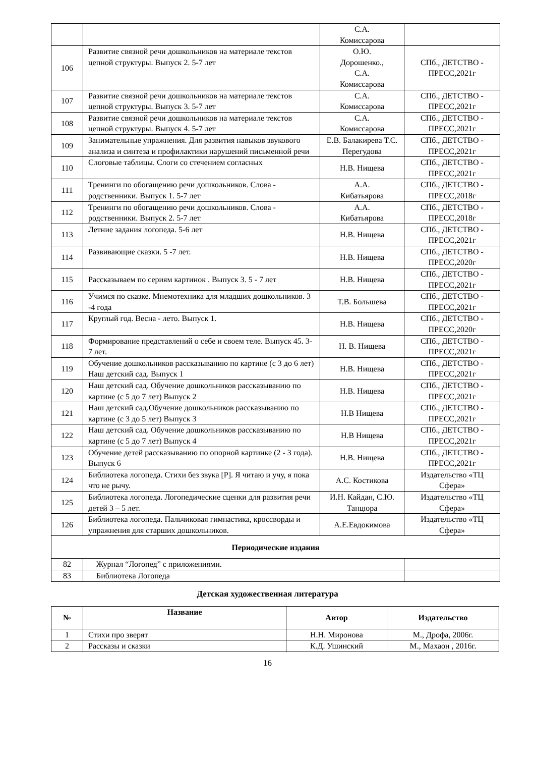| | | С.А. Комиссарова | |
| 106 | Развитие связной речи дошкольников на материале текстов цепной структуры. Выпуск 2. 5-7 лет | О.Ю. Дорошенко., С.А. Комиссарова | СПб., ДЕТСТВО - ПРЕСС,2021г |
| 107 | Развитие связной речи дошкольников на материале текстов цепной структуры. Выпуск 3. 5-7 лет | С.А. Комиссарова | СПб., ДЕТСТВО - ПРЕСС,2021г |
| 108 | Развитие связной речи дошкольников на материале текстов цепной структуры. Выпуск 4. 5-7 лет | С.А. Комиссарова | СПб., ДЕТСТВО - ПРЕСС,2021г |
| 109 | Занимательные упражнения. Для развития навыков звукового анализа и синтеза и профилактики нарушений письменной речи | Е.В. Балакирева Т.С. Перегудова | СПб., ДЕТСТВО - ПРЕСС,2021г |
| 110 | Слоговые таблицы. Слоги со стечением согласных | Н.В. Нищева | СПб., ДЕТСТВО - ПРЕСС,2021г |
| 111 | Тренинги по обогащению речи дошкольников. Слова - родственники. Выпуск 1. 5-7 лет | А.А. Кибатьярова | СПб., ДЕТСТВО - ПРЕСС,2018г |
| 112 | Тренинги по обогащению речи дошкольников. Слова - родственники. Выпуск 2. 5-7 лет | А.А. Кибатьярова | СПб., ДЕТСТВО - ПРЕСС,2018г |
| 113 | Летние задания логопеда. 5-6 лет | Н.В. Нищева | СПб., ДЕТСТВО - ПРЕСС,2021г |
| 114 | Развивающие сказки. 5 -7 лет. | Н.В. Нищева | СПб., ДЕТСТВО - ПРЕСС,2020г |
| 115 | Рассказываем по сериям картинок . Выпуск 3. 5 - 7 лет | Н.В. Нищева | СПб., ДЕТСТВО - ПРЕСС,2021г |
| 116 | Учимся по сказке. Мнемотехника для младших дошкольников. 3 -4 года | Т.В. Большева | СПб., ДЕТСТВО - ПРЕСС,2021г |
| 117 | Круглый год. Весна - лето. Выпуск 1. | Н.В. Нищева | СПб., ДЕТСТВО - ПРЕСС,2020г |
| 118 | Формирование представлений о себе и своем теле. Выпуск 45. 3- 7 лет. | Н. В. Нищева | СПб., ДЕТСТВО - ПРЕСС,2021г |
| 119 | Обучение дошкольников рассказыванию по картине (с 3 до 6 лет) Наш детский сад. Выпуск 1 | Н.В. Нищева | СПб., ДЕТСТВО - ПРЕСС,2021г |
| 120 | Наш детский сад. Обучение дошкольников рассказыванию по картине (с 5 до 7 лет) Выпуск 2 | Н.В. Нищева | СПб., ДЕТСТВО - ПРЕСС,2021г |
| 121 | Наш детский сад.Обучение дошкольников рассказыванию по картине (с 3 до 5 лет) Выпуск 3 | Н.В Нищева | СПб., ДЕТСТВО - ПРЕСС,2021г |
| 122 | Наш детский сад. Обучение дошкольников рассказыванию по картине (с 5 до 7 лет) Выпуск 4 | Н.В Нищева | СПб., ДЕТСТВО - ПРЕСС,2021г |
| 123 | Обучение детей рассказыванию по опорной картинке (2 - 3 года). Выпуск 6 | Н.В. Нищева | СПб., ДЕТСТВО - ПРЕСС,2021г |
| 124 | Библиотека логопеда. Стихи без звука [Р]. Я читаю и учу, я пока что не рычу. | А.С. Костикова | Издательство «ТЦ Сфера» |
| 125 | Библиотека логопеда. Логопедические сценки для развития речи детей 3 – 5 лет. | И.Н. Кайдан, С.Ю. Танцюра | Издательство «ТЦ Сфера» |
| 126 | Библиотека логопеда. Пальчиковая гимнастика, кроссворды и упражнения для старших дошкольников. | А.Е.Евдокимова | Издательство «ТЦ Сфера» |
| Периодические издания | | | |
| 82 | Журнал “Логопед” с приложениями. | | |
| 83 | Библиотека Логопеда | | |
Детская художественная литература
| № | Название | Автор | Издательство |
| --- | --- | --- | --- |
| 1 | Стихи про зверят | Н.Н. Миронова | М., Дрофа, 2006г. |
| 2 | Рассказы и сказки | К.Д. Ушинский | М., Махаон , 2016г. |
16